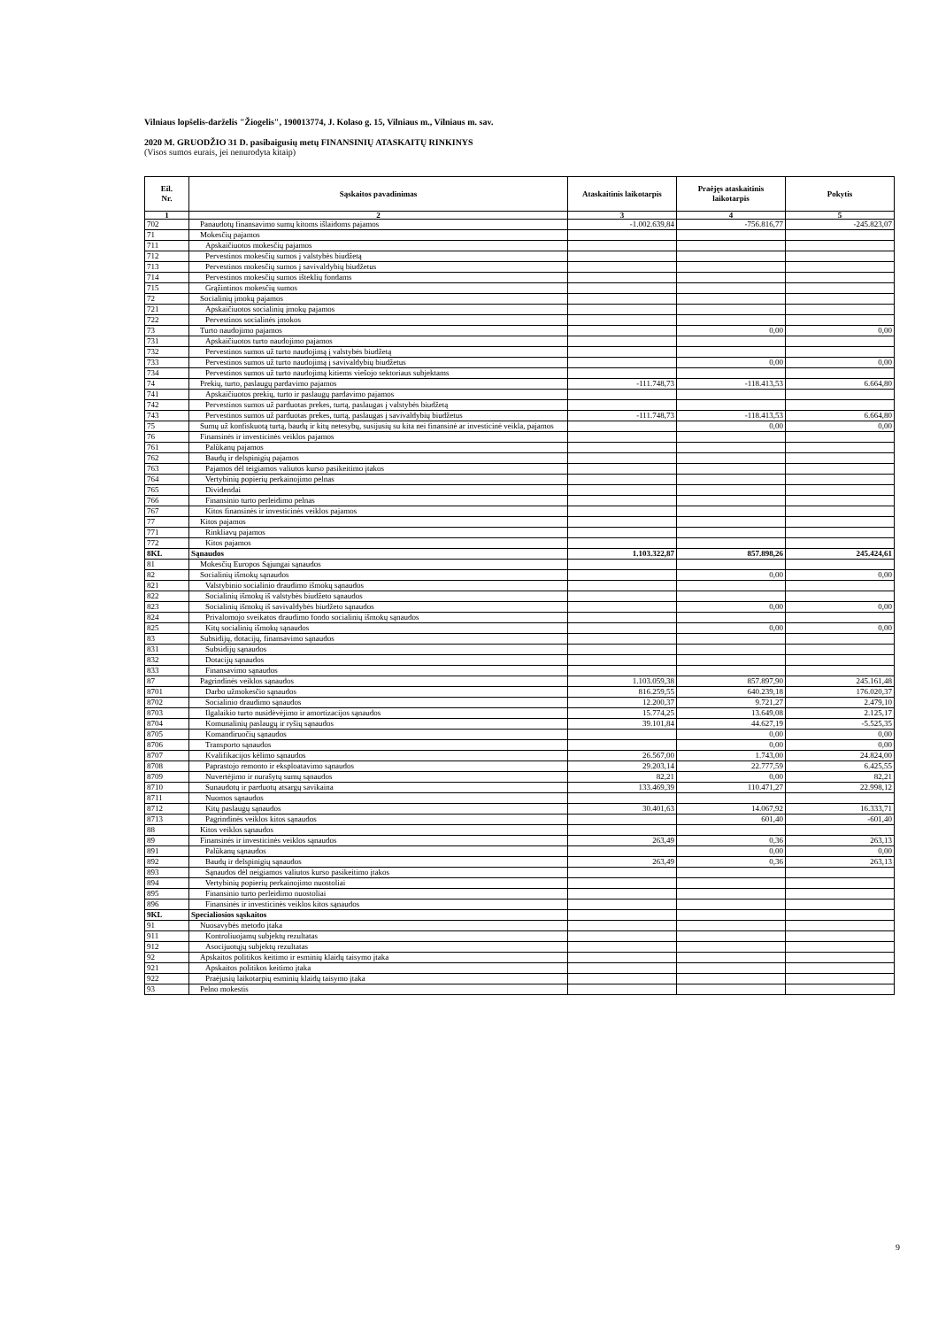Vilniaus lopšelis-darželis "Žiogelis", 190013774, J. Kolaso g. 15, Vilniaus m., Vilniaus m. sav.
2020 M. GRUODŽIO 31 D. pasibaigusių metų FINANSINIŲ ATASKAITŲ RINKINYS
(Visos sumos eurais, jei nenurodyta kitaip)
| Eil. Nr. | Sąskaitos pavadinimas | Ataskaitinis laikotarpis | Praėjęs ataskaitinis laikotarpis | Pokytis |
| --- | --- | --- | --- | --- |
| 1 | 2 | 3 | 4 | 5 |
| 702 | Panaudotų finansavimo sumų kitoms išlaidoms pajamos | -1.002.639,84 | -756.816,77 | -245.823,07 |
| 71 | Mokesčių pajamos | | | |
| 711 | Apskaičiuotos mokesčių pajamos | | | |
| 712 | Pervestinos mokesčių sumos į valstybės biudžetą | | | |
| 713 | Pervestinos mokesčių sumos į savivaldybių biudžetus | | | |
| 714 | Pervestinos mokesčių sumos išteklių fondams | | | |
| 715 | Grąžintinos mokesčių sumos | | | |
| 72 | Socialinių įmokų pajamos | | | |
| 721 | Apskaičiuotos socialinių įmokų pajamos | | | |
| 722 | Pervestinos socialinės įmokos | | | |
| 73 | Turto naudojimo pajamos | | 0,00 | 0,00 |
| 731 | Apskaičiuotos turto naudojimo pajamos | | | |
| 732 | Pervestinos sumos už turto naudojimą į valstybės biudžetą | | | |
| 733 | Pervestinos sumos už turto naudojimą į savivaldybių biudžetus | | 0,00 | 0,00 |
| 734 | Pervestinos sumos už turto naudojimą kitiems viešojo sektoriaus subjektams | | | |
| 74 | Prekių, turto, paslaugų pardavimo pajamos | -111.748,73 | -118.413,53 | 6.664,80 |
| 741 | Apskaičiuotos prekių, turto ir paslaugų pardavimo pajamos | | | |
| 742 | Pervestinos sumos už parduotas prekes, turtą, paslaugas į valstybės biudžetą | | | |
| 743 | Pervestinos sumos už parduotas prekes, turtą, paslaugas į savivaldybių biudžetus | -111.748,73 | -118.413,53 | 6.664,80 |
| 75 | Sumų už konfiskuotą turtą, baudų ir kitų netesybų, susijusių su kita nei finansinė ar investicinė veikla, pajamos | | 0,00 | 0,00 |
| 76 | Finansinės ir investicinės veiklos pajamos | | | |
| 761 | Palūkanų pajamos | | | |
| 762 | Baudų ir delspinigių pajamos | | | |
| 763 | Pajamos dėl teigiamos valiutos kurso pasikeitimo įtakos | | | |
| 764 | Vertybinių popierių perkainojimo pelnas | | | |
| 765 | Dividendai | | | |
| 766 | Finansinio turto perleidimo pelnas | | | |
| 767 | Kitos finansinės ir investicinės veiklos pajamos | | | |
| 77 | Kitos pajamos | | | |
| 771 | Rinkliavų pajamos | | | |
| 772 | Kitos pajamos | | | |
| 8KL | Sąnaudos | 1.103.322,87 | 857.898,26 | 245.424,61 |
| 81 | Mokesčių Europos Sąjungai sąnaudos | | | |
| 82 | Socialinių išmokų sąnaudos | | 0,00 | 0,00 |
| 821 | Valstybinio socialinio draudimo išmokų sąnaudos | | | |
| 822 | Socialinių išmokų iš valstybės biudžeto sąnaudos | | | |
| 823 | Socialinių išmokų iš savivaldybės biudžeto sąnaudos | | 0,00 | 0,00 |
| 824 | Privalomojo sveikatos draudimo fondo socialinių išmokų sąnaudos | | | |
| 825 | Kitų socialinių išmokų sąnaudos | | 0,00 | 0,00 |
| 83 | Subsidijų, dotacijų, finansavimo sąnaudos | | | |
| 831 | Subsidijų sąnaudos | | | |
| 832 | Dotacijų sąnaudos | | | |
| 833 | Finansavimo sąnaudos | | | |
| 87 | Pagrindinės veiklos sąnaudos | 1.103.059,38 | 857.897,90 | 245.161,48 |
| 8701 | Darbo užmokesčio sąnaudos | 816.259,55 | 640.239,18 | 176.020,37 |
| 8702 | Socialinio draudimo sąnaudos | 12.200,37 | 9.721,27 | 2.479,10 |
| 8703 | Ilgalaikio turto nusidėvėjimo ir amortizacijos sąnaudos | 15.774,25 | 13.649,08 | 2.125,17 |
| 8704 | Komunalinių paslaugų ir ryšių sąnaudos | 39.101,84 | 44.627,19 | -5.525,35 |
| 8705 | Komandiruočių sąnaudos | | 0,00 | 0,00 |
| 8706 | Transporto sąnaudos | | 0,00 | 0,00 |
| 8707 | Kvalifikacijos kėlimo sąnaudos | 26.567,00 | 1.743,00 | 24.824,00 |
| 8708 | Paprastojo remonto ir eksploatavimo sąnaudos | 29.203,14 | 22.777,59 | 6.425,55 |
| 8709 | Nuvertėjimo ir nurašytų sumų sąnaudos | 82,21 | 0,00 | 82,21 |
| 8710 | Sunaudotų ir parduotų atsargų savikaina | 133.469,39 | 110.471,27 | 22.998,12 |
| 8711 | Nuomos sąnaudos | | | |
| 8712 | Kitų paslaugų sąnaudos | 30.401,63 | 14.067,92 | 16.333,71 |
| 8713 | Pagrindinės veiklos kitos sąnaudos | | 601,40 | -601,40 |
| 88 | Kitos veiklos sąnaudos | | | |
| 89 | Finansinės ir investicinės veiklos sąnaudos | 263,49 | 0,36 | 263,13 |
| 891 | Palūkanų sąnaudos | | 0,00 | 0,00 |
| 892 | Baudų ir delspinigių sąnaudos | 263,49 | 0,36 | 263,13 |
| 893 | Sąnaudos dėl neigiamos valiutos kurso pasikeitimo įtakos | | | |
| 894 | Vertybinių popierių perkainojimo nuostoliai | | | |
| 895 | Finansinio turto perleidimo nuostoliai | | | |
| 896 | Finansinės ir investicinės veiklos kitos sąnaudos | | | |
| 9KL | Specialiosios sąskaitos | | | |
| 91 | Nuosavybės metodo įtaka | | | |
| 911 | Kontroliuojamų subjektų rezultatas | | | |
| 912 | Asocijuotųjų subjektų rezultatas | | | |
| 92 | Apskaitos politikos keitimo ir esminių klaidų taisymo įtaka | | | |
| 921 | Apskaitos politikos keitimo įtaka | | | |
| 922 | Praėjusių laikotarpių esminių klaidų taisymo įtaka | | | |
| 93 | Pelno mokestis | | | |
9